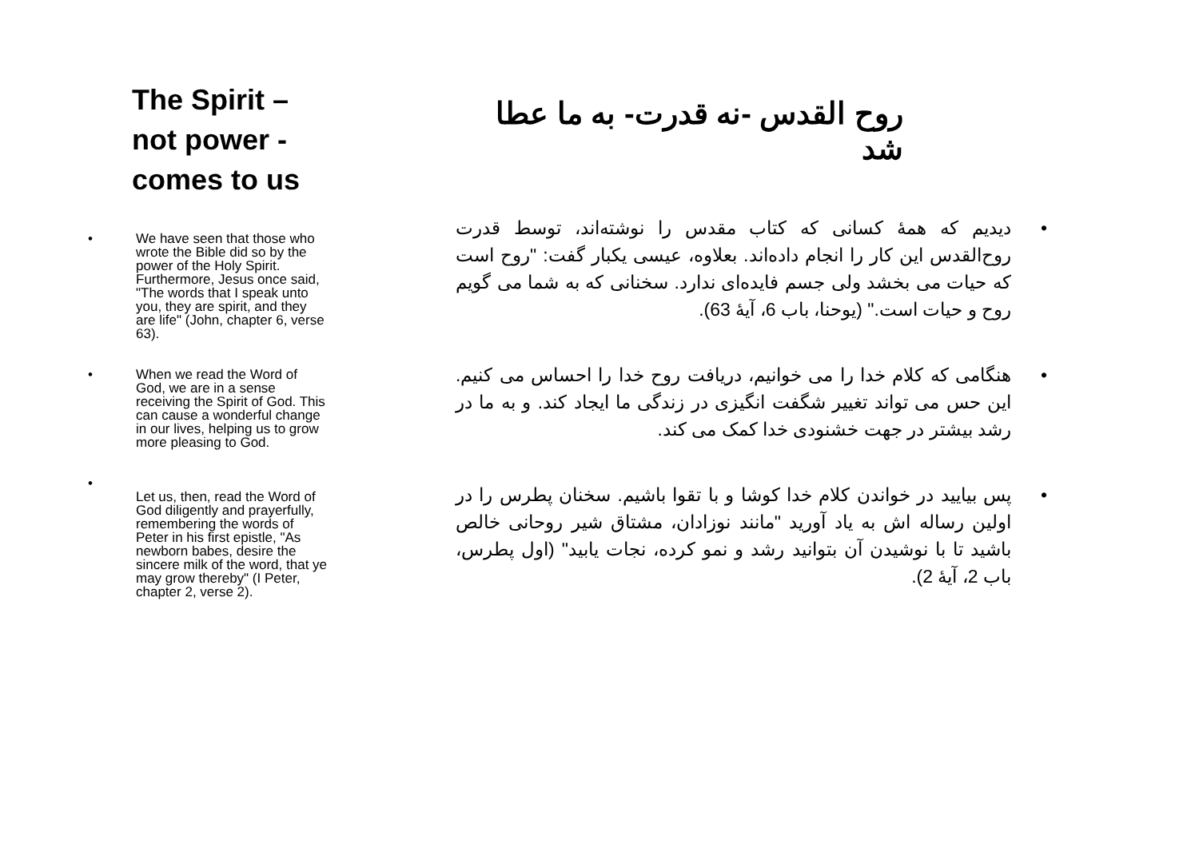The Spirit – not power - comes to us
• We have seen that those who wrote the Bible did so by the power of the Holy Spirit. Furthermore, Jesus once said, "The words that I speak unto you, they are spirit, and they are life" (John, chapter 6, verse 63).
• When we read the Word of God, we are in a sense receiving the Spirit of God. This can cause a wonderful change in our lives, helping us to grow more pleasing to God.
•
Let us, then, read the Word of God diligently and prayerfully, remembering the words of Peter in his first epistle, "As newborn babes, desire the sincere milk of the word, that ye may grow thereby" (I Peter, chapter 2, verse 2).
روح القدس -نه قدرت- به ما عطا شد
• دیدیم که همهٔ کسانی که کتاب مقدس را نوشته‌اند، توسط قدرت روح‌القدس این کار را انجام داده‌اند. بعلاوه، عیسی یکبار گفت: "روح است که حیات می بخشد ولی جسم فایده‌ای ندارد. سخنانی که به شما می گویم روح و حیات است." (یوحنا، باب 6، آیهٔ 63).
• هنگامی که کلام خدا را می خوانیم، دریافت روح خدا را احساس می کنیم. این حس می تواند تغییر شگفت انگیزی در زندگی ما ایجاد کند. و به ما در رشد بیشتر در جهت خشنودی خدا کمک می کند.
• پس بیایید در خواندن کلام خدا کوشا و با تقوا باشیم. سخنان پطرس را در اولین رساله اش به یاد آورید "مانند نوزادان، مشتاق شیر روحانی خالص باشید تا با نوشیدن آن بتوانید رشد و نمو کرده، نجات یابید" (اول پطرس، باب 2، آیهٔ 2).